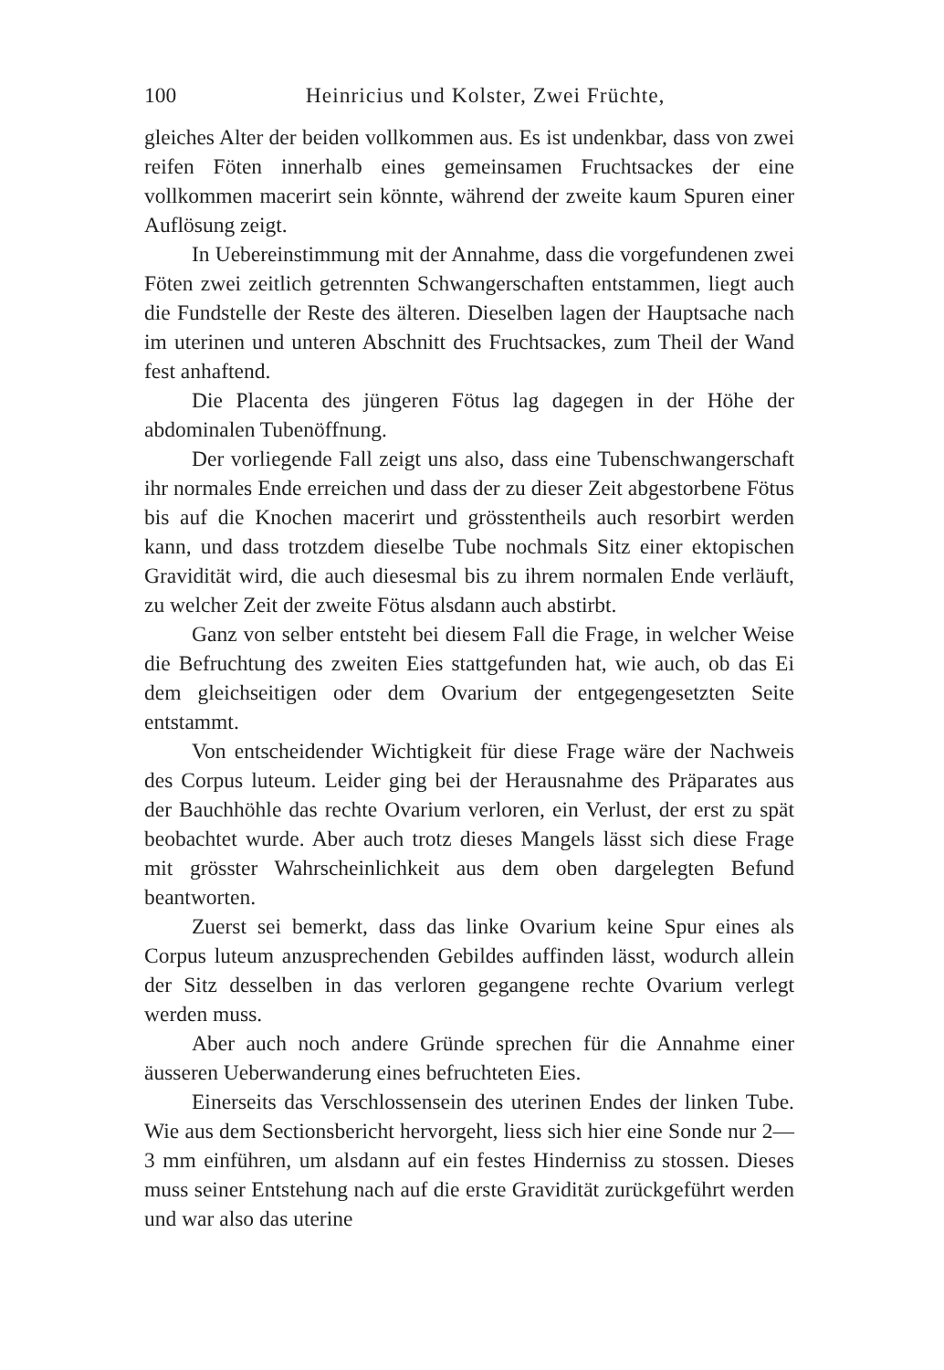100 Heinricius und Kolster, Zwei Früchte,
gleiches Alter der beiden vollkommen aus. Es ist undenkbar, dass von zwei reifen Föten innerhalb eines gemeinsamen Fruchtsackes der eine vollkommen macerirt sein könnte, während der zweite kaum Spuren einer Auflösung zeigt.
In Uebereinstimmung mit der Annahme, dass die vorgefundenen zwei Föten zwei zeitlich getrennten Schwangerschaften entstammen, liegt auch die Fundstelle der Reste des älteren. Dieselben lagen der Hauptsache nach im uterinen und unteren Abschnitt des Fruchtsackes, zum Theil der Wand fest anhaftend.
Die Placenta des jüngeren Fötus lag dagegen in der Höhe der abdominalen Tubenöffnung.
Der vorliegende Fall zeigt uns also, dass eine Tubenschwangerschaft ihr normales Ende erreichen und dass der zu dieser Zeit abgestorbene Fötus bis auf die Knochen macerirt und grösstentheils auch resorbirt werden kann, und dass trotzdem dieselbe Tube nochmals Sitz einer ektopischen Gravidität wird, die auch diesesmal bis zu ihrem normalen Ende verläuft, zu welcher Zeit der zweite Fötus alsdann auch abstirbt.
Ganz von selber entsteht bei diesem Fall die Frage, in welcher Weise die Befruchtung des zweiten Eies stattgefunden hat, wie auch, ob das Ei dem gleichseitigen oder dem Ovarium der entgegengesetzten Seite entstammt.
Von entscheidender Wichtigkeit für diese Frage wäre der Nachweis des Corpus luteum. Leider ging bei der Herausnahme des Präparates aus der Bauchhöhle das rechte Ovarium verloren, ein Verlust, der erst zu spät beobachtet wurde. Aber auch trotz dieses Mangels lässt sich diese Frage mit grösster Wahrscheinlichkeit aus dem oben dargelegten Befund beantworten.
Zuerst sei bemerkt, dass das linke Ovarium keine Spur eines als Corpus luteum anzusprechenden Gebildes auffinden lässt, wodurch allein der Sitz desselben in das verloren gegangene rechte Ovarium verlegt werden muss.
Aber auch noch andere Gründe sprechen für die Annahme einer äusseren Ueberwanderung eines befruchteten Eies.
Einerseits das Verschlossensein des uterinen Endes der linken Tube. Wie aus dem Sectionsbericht hervorgeht, liess sich hier eine Sonde nur 2—3 mm einführen, um alsdann auf ein festes Hinderniss zu stossen. Dieses muss seiner Entstehung nach auf die erste Gravidität zurückgeführt werden und war also das uterine